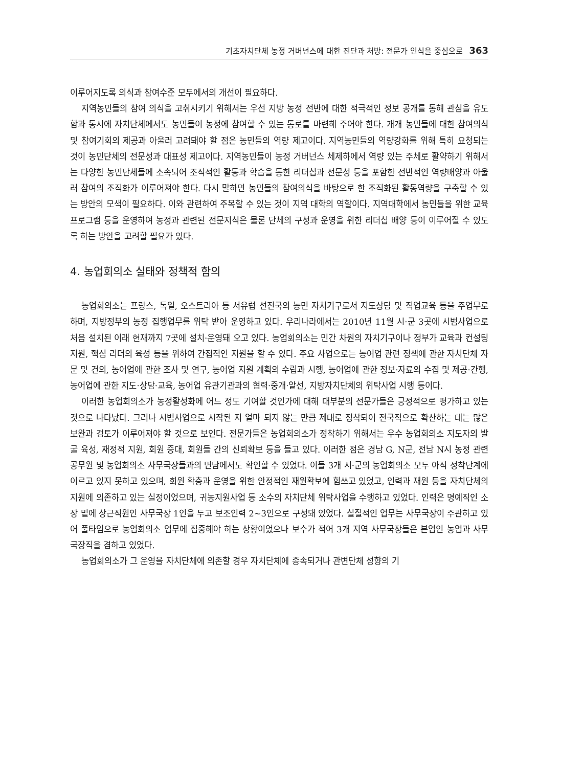기초자치단체 농정 거버넌스에 대한 진단과 처방: 전문가 인식을 중심으로 363
이루어지도록 의식과 참여수준 모두에서의 개선이 필요하다.
지역농민들의 참여 의식을 고취시키기 위해서는 우선 지방 농정 전반에 대한 적극적인 정보 공개를 통해 관심을 유도함과 동시에 자치단체에서도 농민들이 농정에 참여할 수 있는 통로를 마련해 주어야 한다. 개개 농민들에 대한 참여의식 및 참여기회의 제공과 아울러 고려돼야 할 점은 농민들의 역량 제고이다. 지역농민들의 역량강화를 위해 특히 요청되는 것이 농민단체의 전문성과 대표성 제고이다. 지역농민들이 농정 거버넌스 체제하에서 역량 있는 주체로 활약하기 위해서는 다양한 농민단체들에 소속되어 조직적인 활동과 학습을 통한 리더십과 전문성 등을 포함한 전반적인 역량배양과 아울러 참여의 조직화가 이루어져야 한다. 다시 말하면 농민들의 참여의식을 바탕으로 한 조직화된 활동역량을 구축할 수 있는 방안의 모색이 필요하다. 이와 관련하여 주목할 수 있는 것이 지역 대학의 역할이다. 지역대학에서 농민들을 위한 교육 프로그램 등을 운영하여 농정과 관련된 전문지식은 물론 단체의 구성과 운영을 위한 리더십 배양 등이 이루어질 수 있도록 하는 방안을 고려할 필요가 있다.
4. 농업회의소 실태와 정책적 함의
농업회의소는 프랑스, 독일, 오스트리아 등 서유럽 선진국의 농민 자치기구로서 지도상담 및 직업교육 등을 주업무로 하며, 지방정부의 농정 집행업무를 위탁 받아 운영하고 있다. 우리나라에서는 2010년 11월 시·군 3곳에 시범사업으로 처음 설치된 이래 현재까지 7곳에 설치·운영돼 오고 있다. 농업회의소는 민간 차원의 자치기구이나 정부가 교육과 컨설팅 지원, 핵심 리더의 육성 등을 위하여 간접적인 지원을 할 수 있다. 주요 사업으로는 농어업 관련 정책에 관한 자치단체 자문 및 건의, 농어업에 관한 조사 및 연구, 농어업 지원 계획의 수립과 시행, 농어업에 관한 정보·자료의 수집 및 제공·간행, 농어업에 관한 지도·상담·교육, 농어업 유관기관과의 협력·중개·알선, 지방자치단체의 위탁사업 시행 등이다.
이러한 농업회의소가 농정활성화에 어느 정도 기여할 것인가에 대해 대부분의 전문가들은 긍정적으로 평가하고 있는 것으로 나타났다. 그러나 시범사업으로 시작된 지 얼마 되지 않는 만큼 제대로 정착되어 전국적으로 확산하는 데는 많은 보완과 검토가 이루어져야 할 것으로 보인다. 전문가들은 농업회의소가 정착하기 위해서는 우수 농업회의소 지도자의 발굴 육성, 재정적 지원, 회원 증대, 회원들 간의 신뢰확보 등을 들고 있다. 이러한 점은 경남 G, N군, 전남 N시 농정 관련 공무원 및 농업회의소 사무국장들과의 면담에서도 확인할 수 있었다. 이들 3개 시·군의 농업회의소 모두 아직 정착단계에 이르고 있지 못하고 있으며, 회원 확충과 운영을 위한 안정적인 재원확보에 힘쓰고 있었고, 인력과 재원 등을 자치단체의 지원에 의존하고 있는 실정이었으며, 귀농지원사업 등 소수의 자치단체 위탁사업을 수행하고 있었다. 인력은 명예직인 소장 밑에 상근직원인 사무국장 1인을 두고 보조인력 2~3인으로 구성돼 있었다. 실질적인 업무는 사무국장이 주관하고 있어 풀타임으로 농업회의소 업무에 집중해야 하는 상황이었으나 보수가 적어 3개 지역 사무국장들은 본업인 농업과 사무국장직을 겸하고 있었다.
농업회의소가 그 운영을 자치단체에 의존할 경우 자치단체에 종속되거나 관변단체 성향의 기